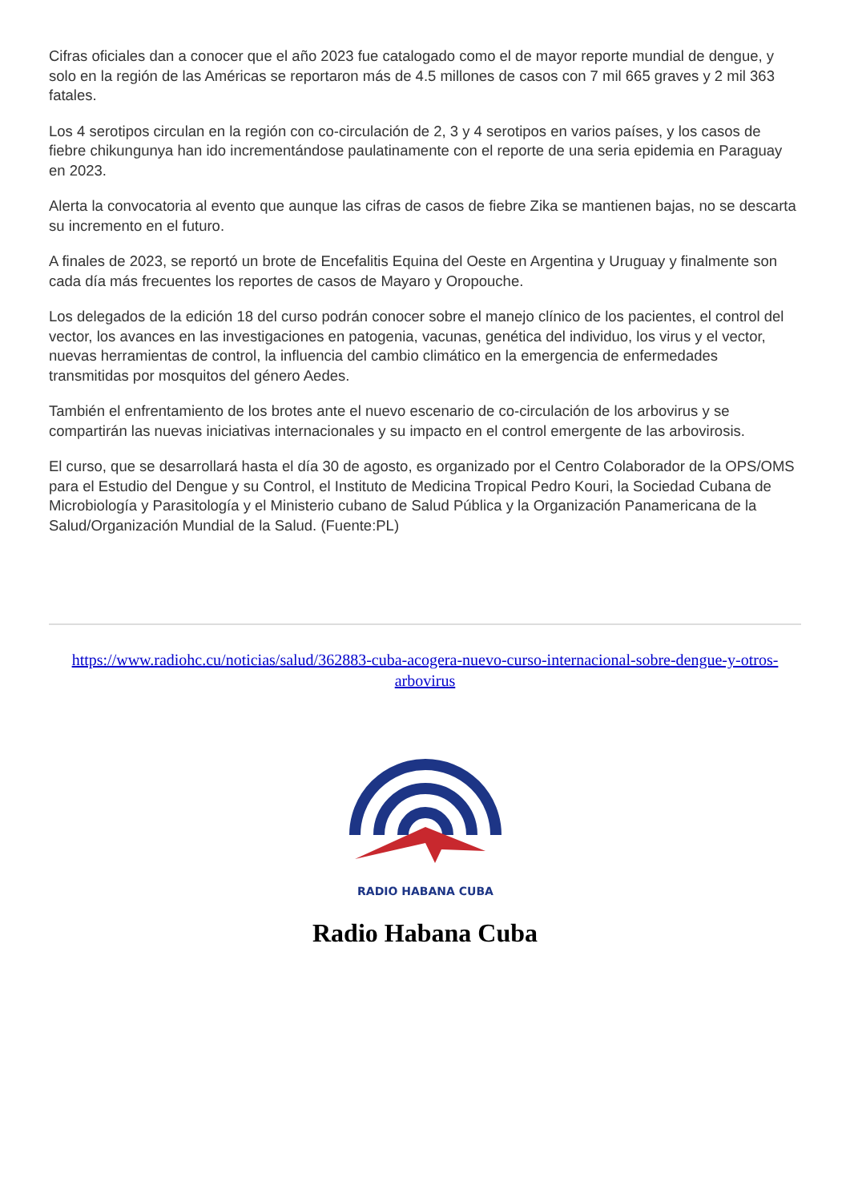Cifras oficiales dan a conocer que el año 2023 fue catalogado como el de mayor reporte mundial de dengue, y solo en la región de las Américas se reportaron más de 4.5 millones de casos con 7 mil 665 graves y 2 mil 363 fatales.
Los 4 serotipos circulan en la región con co-circulación de 2, 3 y 4 serotipos en varios países, y los casos de fiebre chikungunya han ido incrementándose paulatinamente con el reporte de una seria epidemia en Paraguay en 2023.
Alerta la convocatoria al evento que aunque las cifras de casos de fiebre Zika se mantienen bajas, no se descarta su incremento en el futuro.
A finales de 2023, se reportó un brote de Encefalitis Equina del Oeste en Argentina y Uruguay y finalmente son cada día más frecuentes los reportes de casos de Mayaro y Oropouche.
Los delegados de la edición 18 del curso podrán conocer sobre el manejo clínico de los pacientes, el control del vector, los avances en las investigaciones en patogenia, vacunas, genética del individuo, los virus y el vector, nuevas herramientas de control, la influencia del cambio climático en la emergencia de enfermedades transmitidas por mosquitos del género Aedes.
También el enfrentamiento de los brotes ante el nuevo escenario de co-circulación de los arbovirus y se compartirán las nuevas iniciativas internacionales y su impacto en el control emergente de las arbovirosis.
El curso, que se desarrollará hasta el día 30 de agosto, es organizado por el Centro Colaborador de la OPS/OMS para el Estudio del Dengue y su Control, el Instituto de Medicina Tropical Pedro Kouri, la Sociedad Cubana de Microbiología y Parasitología y el Ministerio cubano de Salud Pública y la Organización Panamericana de la Salud/Organización Mundial de la Salud. (Fuente:PL)
https://www.radiohc.cu/noticias/salud/362883-cuba-acogera-nuevo-curso-internacional-sobre-dengue-y-otros-arbovirus
RADIO HABANA CUBA
Radio Habana Cuba